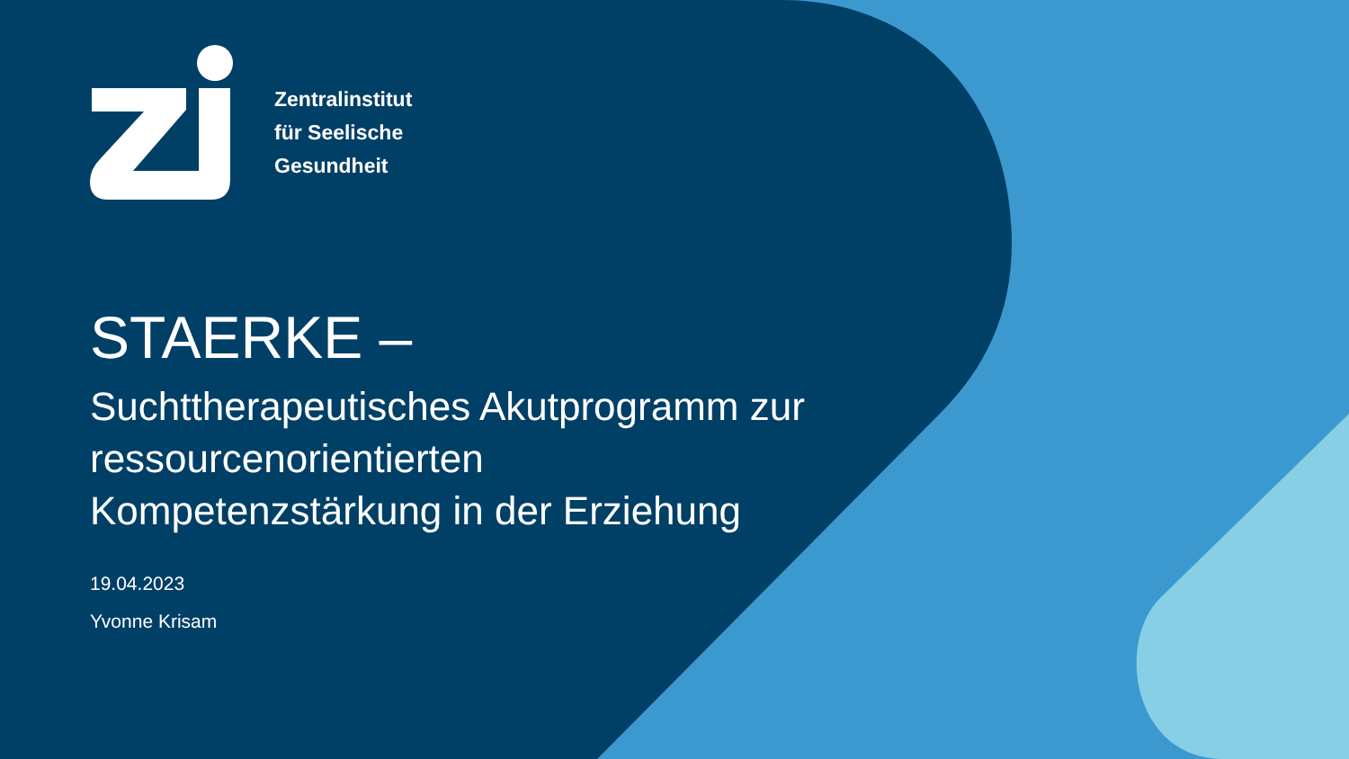Zentralinstitut
für Seelische
Gesundheit
STAERKE –
Suchttherapeutisches Akutprogramm zur
ressourcenorientierten
Kompetenzstärkung in der Erziehung
19.04.2023
Yvonne Krisam